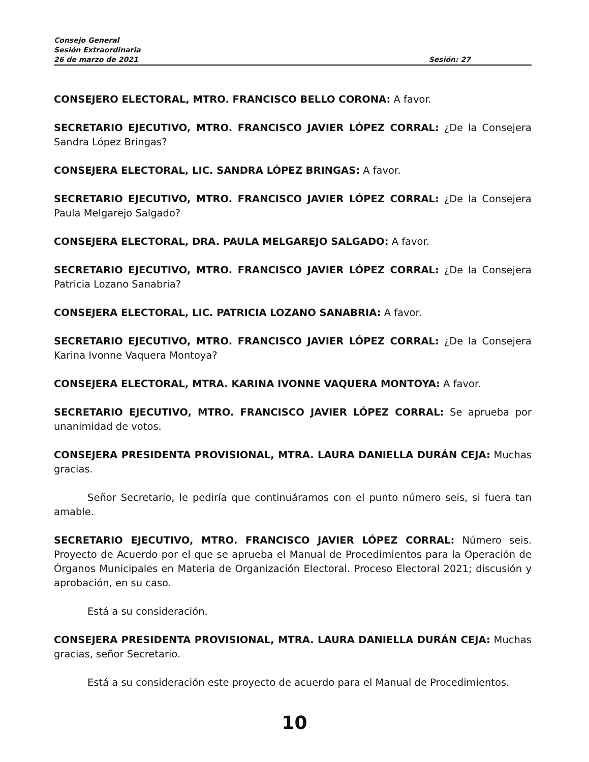Consejo General
Sesión Extraordinaria
26 de marzo de 2021 Sesión: 27
CONSEJERO ELECTORAL, MTRO. FRANCISCO BELLO CORONA: A favor.
SECRETARIO EJECUTIVO, MTRO. FRANCISCO JAVIER LÓPEZ CORRAL: ¿De la Consejera Sandra López Bringas?
CONSEJERA ELECTORAL, LIC. SANDRA LÓPEZ BRINGAS: A favor.
SECRETARIO EJECUTIVO, MTRO. FRANCISCO JAVIER LÓPEZ CORRAL: ¿De la Consejera Paula Melgarejo Salgado?
CONSEJERA ELECTORAL, DRA. PAULA MELGAREJO SALGADO: A favor.
SECRETARIO EJECUTIVO, MTRO. FRANCISCO JAVIER LÓPEZ CORRAL: ¿De la Consejera Patricia Lozano Sanabria?
CONSEJERA ELECTORAL, LIC. PATRICIA LOZANO SANABRIA: A favor.
SECRETARIO EJECUTIVO, MTRO. FRANCISCO JAVIER LÓPEZ CORRAL: ¿De la Consejera Karina Ivonne Vaquera Montoya?
CONSEJERA ELECTORAL, MTRA. KARINA IVONNE VAQUERA MONTOYA: A favor.
SECRETARIO EJECUTIVO, MTRO. FRANCISCO JAVIER LÓPEZ CORRAL: Se aprueba por unanimidad de votos.
CONSEJERA PRESIDENTA PROVISIONAL, MTRA. LAURA DANIELLA DURÁN CEJA: Muchas gracias.
Señor Secretario, le pediría que continuáramos con el punto número seis, si fuera tan amable.
SECRETARIO EJECUTIVO, MTRO. FRANCISCO JAVIER LÓPEZ CORRAL: Número seis. Proyecto de Acuerdo por el que se aprueba el Manual de Procedimientos para la Operación de Órganos Municipales en Materia de Organización Electoral. Proceso Electoral 2021; discusión y aprobación, en su caso.
Está a su consideración.
CONSEJERA PRESIDENTA PROVISIONAL, MTRA. LAURA DANIELLA DURÁN CEJA: Muchas gracias, señor Secretario.
Está a su consideración este proyecto de acuerdo para el Manual de Procedimientos.
10